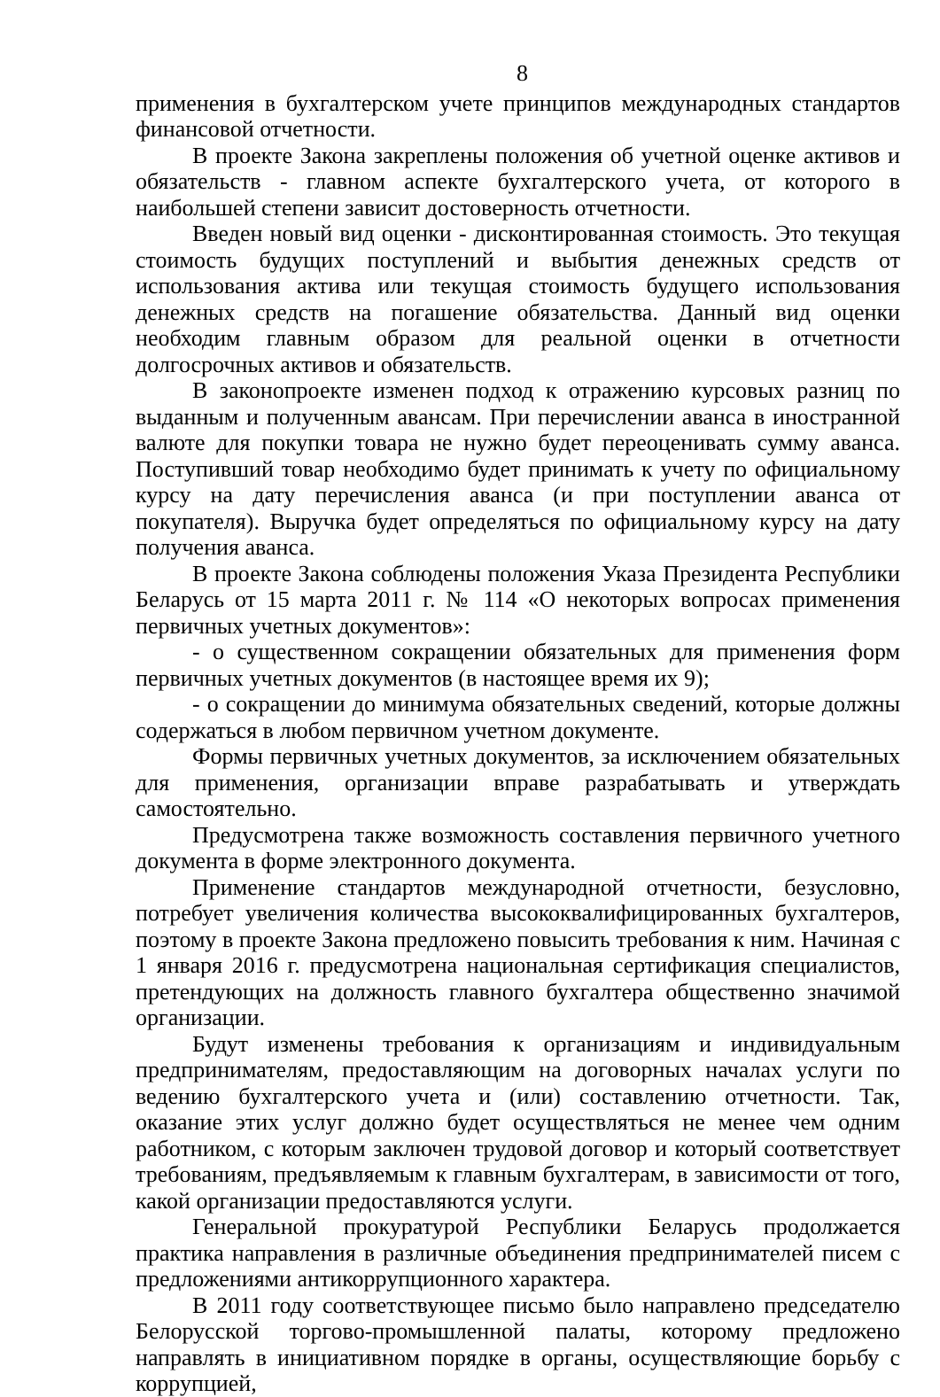8
применения в бухгалтерском учете принципов международных стандартов финансовой отчетности.
В проекте Закона закреплены положения об учетной оценке активов и обязательств - главном аспекте бухгалтерского учета, от которого в наибольшей степени зависит достоверность отчетности.
Введен новый вид оценки - дисконтированная стоимость. Это текущая стоимость будущих поступлений и выбытия денежных средств от использования актива или текущая стоимость будущего использования денежных средств на погашение обязательства. Данный вид оценки необходим главным образом для реальной оценки в отчетности долгосрочных активов и обязательств.
В законопроекте изменен подход к отражению курсовых разниц по выданным и полученным авансам. При перечислении аванса в иностранной валюте для покупки товара не нужно будет переоценивать сумму аванса. Поступивший товар необходимо будет принимать к учету по официальному курсу на дату перечисления аванса (и при поступлении аванса от покупателя). Выручка будет определяться по официальному курсу на дату получения аванса.
В проекте Закона соблюдены положения Указа Президента Республики Беларусь от 15 марта 2011 г. № 114 «О некоторых вопросах применения первичных учетных документов»:
- о существенном сокращении обязательных для применения форм первичных учетных документов (в настоящее время их 9);
- о сокращении до минимума обязательных сведений, которые должны содержаться в любом первичном учетном документе.
Формы первичных учетных документов, за исключением обязательных для применения, организации вправе разрабатывать и утверждать самостоятельно.
Предусмотрена также возможность составления первичного учетного документа в форме электронного документа.
Применение стандартов международной отчетности, безусловно, потребует увеличения количества высококвалифицированных бухгалтеров, поэтому в проекте Закона предложено повысить требования к ним. Начиная с 1 января 2016 г. предусмотрена национальная сертификация специалистов, претендующих на должность главного бухгалтера общественно значимой организации.
Будут изменены требования к организациям и индивидуальным предпринимателям, предоставляющим на договорных началах услуги по ведению бухгалтерского учета и (или) составлению отчетности. Так, оказание этих услуг должно будет осуществляться не менее чем одним работником, с которым заключен трудовой договор и который соответствует требованиям, предъявляемым к главным бухгалтерам, в зависимости от того, какой организации предоставляются услуги.
Генеральной прокуратурой Республики Беларусь продолжается практика направления в различные объединения предпринимателей писем с предложениями антикоррупционного характера.
В 2011 году соответствующее письмо было направлено председателю Белорусской торгово-промышленной палаты, которому предложено направлять в инициативном порядке в органы, осуществляющие борьбу с коррупцией,